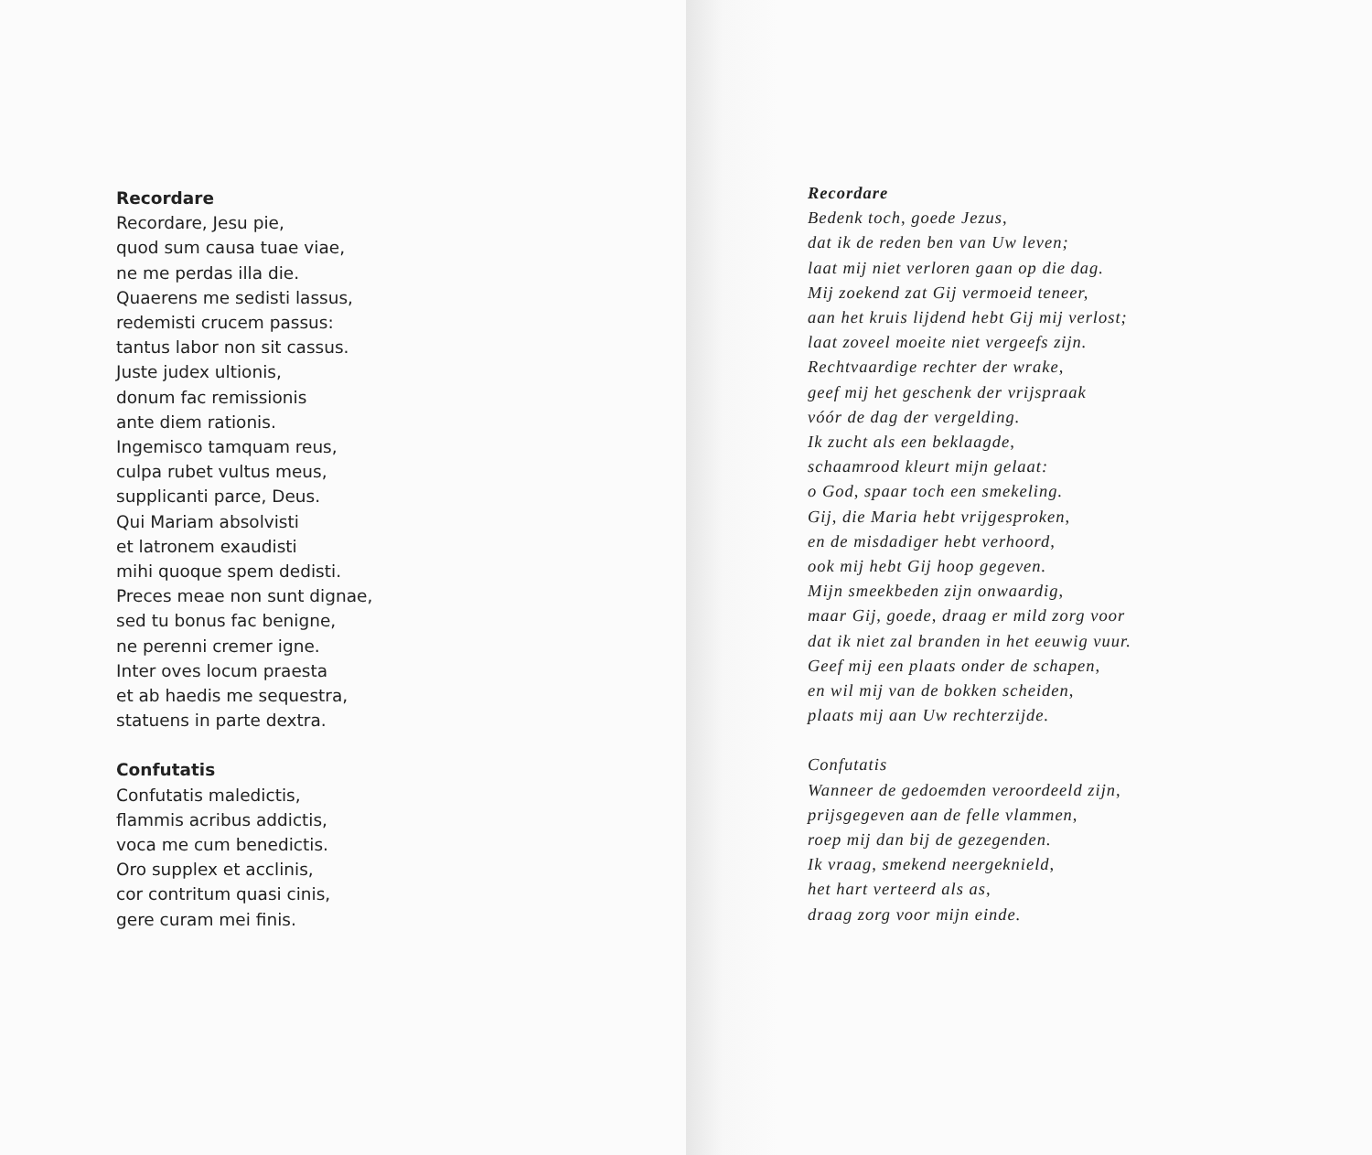Recordare
Recordare, Jesu pie,
quod sum causa tuae viae,
ne me perdas illa die.
Quaerens me sedisti lassus,
redemisti crucem passus:
tantus labor non sit cassus.
Juste judex ultionis,
donum fac remissionis
ante diem rationis.
Ingemisco tamquam reus,
culpa rubet vultus meus,
supplicanti parce, Deus.
Qui Mariam absolvisti
et latronem exaudisti
mihi quoque spem dedisti.
Preces meae non sunt dignae,
sed tu bonus fac benigne,
ne perenni cremer igne.
Inter oves locum praesta
et ab haedis me sequestra,
statuens in parte dextra.
Confutatis
Confutatis maledictis,
flammis acribus addictis,
voca me cum benedictis.
Oro supplex et acclinis,
cor contritum quasi cinis,
gere curam mei finis.
Recordare
Bedenk toch, goede Jezus,
dat ik de reden ben van Uw leven;
laat mij niet verloren gaan op die dag.
Mij zoekend zat Gij vermoeid teneer,
aan het kruis lijdend hebt Gij mij verlost;
laat zoveel moeite niet vergeefs zijn.
Rechtvaardige rechter der wrake,
geef mij het geschenk der vrijspraak
vóór de dag der vergelding.
Ik zucht als een beklaagde,
schaamrood kleurt mijn gelaat:
o God, spaar toch een smekeling.
Gij, die Maria hebt vrijgesproken,
en de misdadiger hebt verhoord,
ook mij hebt Gij hoop gegeven.
Mijn smeekbeden zijn onwaardig,
maar Gij, goede, draag er mild zorg voor
dat ik niet zal branden in het eeuwig vuur.
Geef mij een plaats onder de schapen,
en wil mij van de bokken scheiden,
plaats mij aan Uw rechterzijde.
Confutatis
Wanneer de gedoemden veroordeeld zijn,
prijsgegeven aan de felle vlammen,
roep mij dan bij de gezegenden.
Ik vraag, smekend neergeknield,
het hart verteerd als as,
draag zorg voor mijn einde.